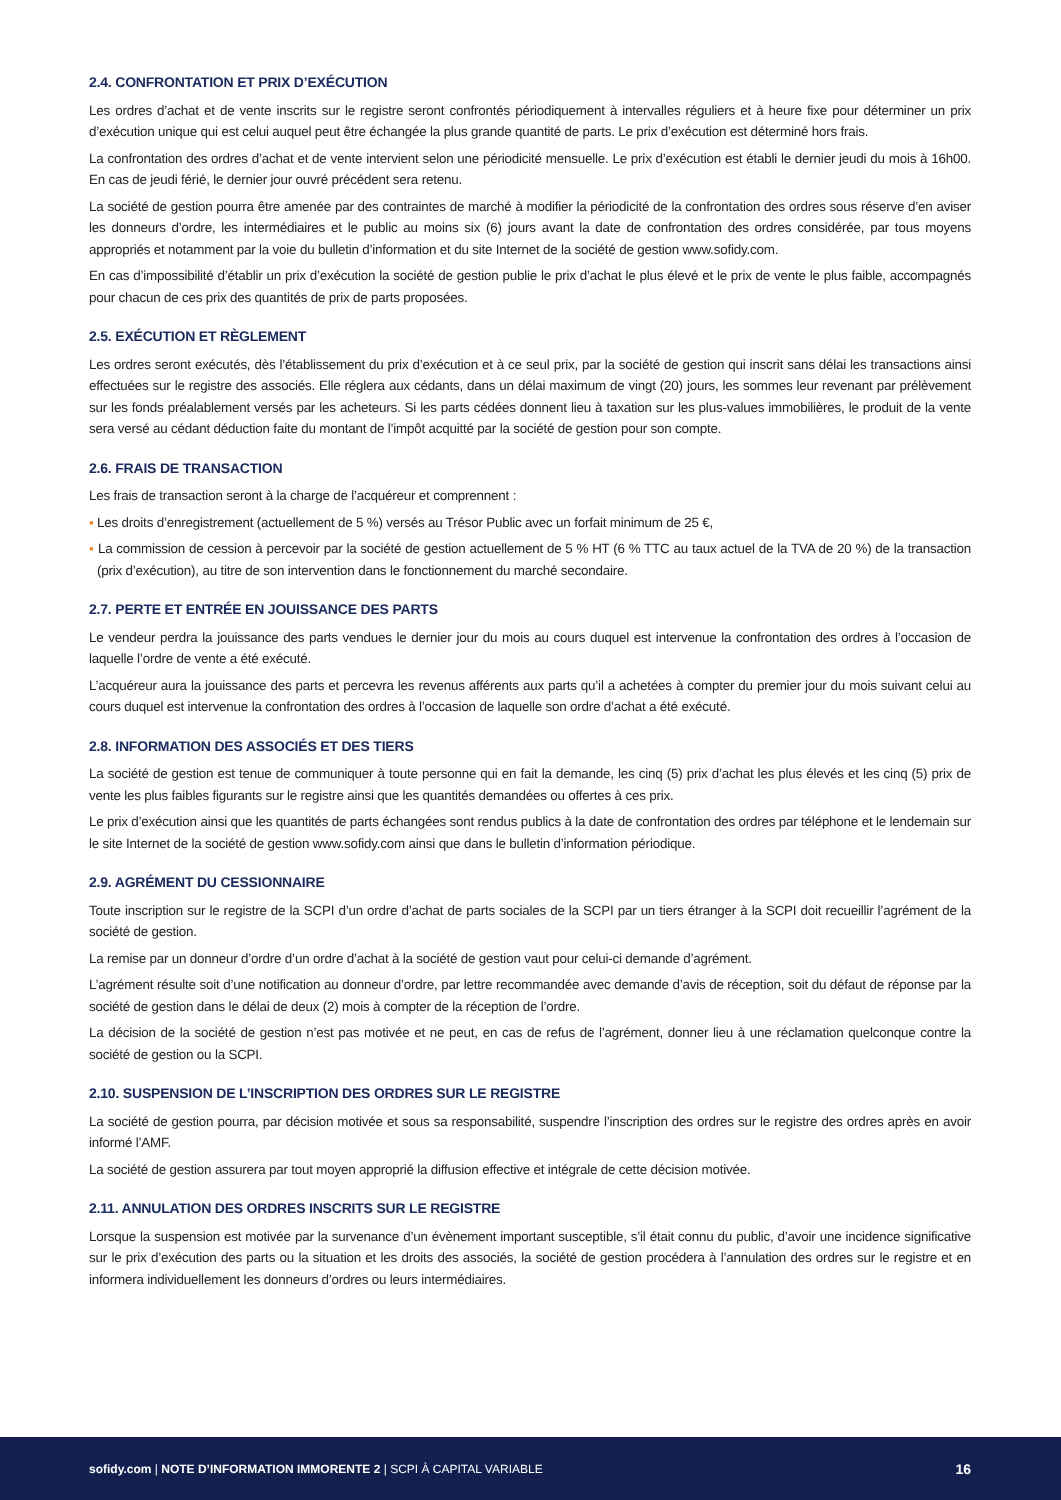2.4. CONFRONTATION ET PRIX D’EXÉCUTION
Les ordres d’achat et de vente inscrits sur le registre seront confrontés périodiquement à intervalles réguliers et à heure fixe pour déterminer un prix d’exécution unique qui est celui auquel peut être échangée la plus grande quantité de parts. Le prix d’exécution est déterminé hors frais.
La confrontation des ordres d’achat et de vente intervient selon une périodicité mensuelle. Le prix d’exécution est établi le dernier jeudi du mois à 16h00. En cas de jeudi férié, le dernier jour ouvré précédent sera retenu.
La société de gestion pourra être amenée par des contraintes de marché à modifier la périodicité de la confrontation des ordres sous réserve d’en aviser les donneurs d’ordre, les intermédiaires et le public au moins six (6) jours avant la date de confrontation des ordres considérée, par tous moyens appropriés et notamment par la voie du bulletin d’information et du site Internet de la société de gestion www.sofidy.com.
En cas d’impossibilité d’établir un prix d’exécution la société de gestion publie le prix d’achat le plus élevé et le prix de vente le plus faible, accompagnés pour chacun de ces prix des quantités de prix de parts proposées.
2.5. EXÉCUTION ET RÈGLEMENT
Les ordres seront exécutés, dès l’établissement du prix d’exécution et à ce seul prix, par la société de gestion qui inscrit sans délai les transactions ainsi effectuées sur le registre des associés. Elle réglera aux cédants, dans un délai maximum de vingt (20) jours, les sommes leur revenant par prélèvement sur les fonds préalablement versés par les acheteurs. Si les parts cédées donnent lieu à taxation sur les plus-values immobilières, le produit de la vente sera versé au cédant déduction faite du montant de l’impôt acquitté par la société de gestion pour son compte.
2.6. FRAIS DE TRANSACTION
Les frais de transaction seront à la charge de l’acquéreur et comprennent :
▪ Les droits d’enregistrement (actuellement de 5 %) versés au Trésor Public avec un forfait minimum de 25 €,
▪ La commission de cession à percevoir par la société de gestion actuellement de 5 % HT (6 % TTC au taux actuel de la TVA de 20 %) de la transaction (prix d’exécution), au titre de son intervention dans le fonctionnement du marché secondaire.
2.7. PERTE ET ENTRÉE EN JOUISSANCE DES PARTS
Le vendeur perdra la jouissance des parts vendues le dernier jour du mois au cours duquel est intervenue la confrontation des ordres à l’occasion de laquelle l’ordre de vente a été exécuté.
L’acquéreur aura la jouissance des parts et percevra les revenus afférents aux parts qu’il a achetées à compter du premier jour du mois suivant celui au cours duquel est intervenue la confrontation des ordres à l’occasion de laquelle son ordre d’achat a été exécuté.
2.8. INFORMATION DES ASSOCIÉS ET DES TIERS
La société de gestion est tenue de communiquer à toute personne qui en fait la demande, les cinq (5) prix d’achat les plus élevés et les cinq (5) prix de vente les plus faibles figurants sur le registre ainsi que les quantités demandées ou offertes à ces prix.
Le prix d’exécution ainsi que les quantités de parts échangées sont rendus publics à la date de confrontation des ordres par téléphone et le lendemain sur le site Internet de la société de gestion www.sofidy.com ainsi que dans le bulletin d’information périodique.
2.9. AGRÉMENT DU CESSIONNAIRE
Toute inscription sur le registre de la SCPI d’un ordre d’achat de parts sociales de la SCPI par un tiers étranger à la SCPI doit recueillir l’agrément de la société de gestion.
La remise par un donneur d’ordre d’un ordre d’achat à la société de gestion vaut pour celui-ci demande d’agrément.
L’agrément résulte soit d’une notification au donneur d’ordre, par lettre recommandée avec demande d’avis de réception, soit du défaut de réponse par la société de gestion dans le délai de deux (2) mois à compter de la réception de l’ordre.
La décision de la société de gestion n’est pas motivée et ne peut, en cas de refus de l’agrément, donner lieu à une réclamation quelconque contre la société de gestion ou la SCPI.
2.10. SUSPENSION DE L’INSCRIPTION DES ORDRES SUR LE REGISTRE
La société de gestion pourra, par décision motivée et sous sa responsabilité, suspendre l’inscription des ordres sur le registre des ordres après en avoir informé l’AMF.
La société de gestion assurera par tout moyen approprié la diffusion effective et intégrale de cette décision motivée.
2.11. ANNULATION DES ORDRES INSCRITS SUR LE REGISTRE
Lorsque la suspension est motivée par la survenance d’un évènement important susceptible, s’il était connu du public, d’avoir une incidence significative sur le prix d’exécution des parts ou la situation et les droits des associés, la société de gestion procédera à l’annulation des ordres sur le registre et en informera individuellement les donneurs d’ordres ou leurs intermédiaires.
sofidy.com | NOTE D’INFORMATION IMMORENTE 2 | SCPI À CAPITAL VARIABLE
16